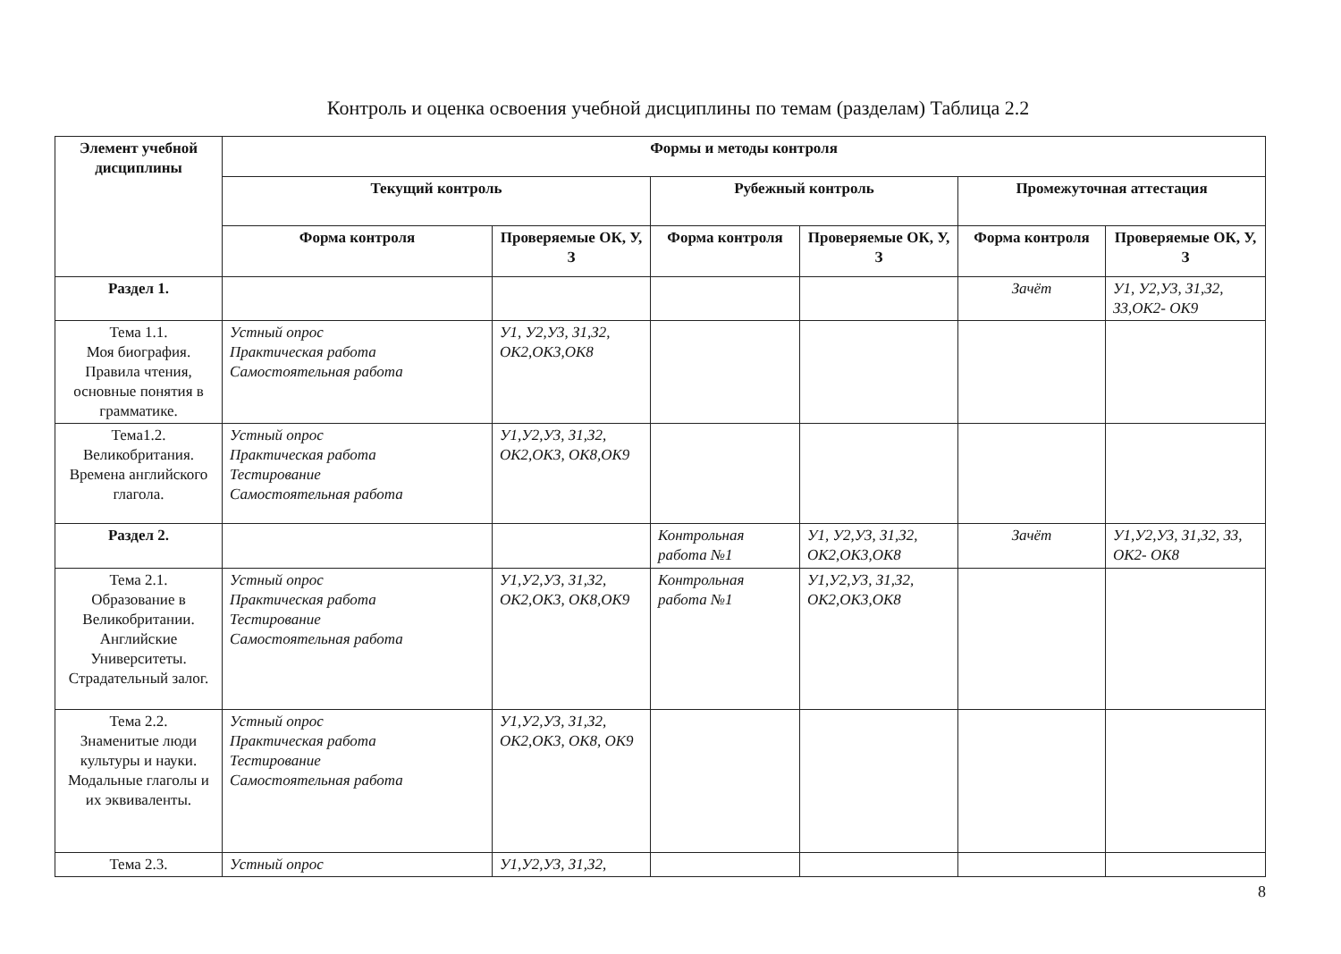Контроль и оценка освоения учебной дисциплины по темам (разделам) Таблица 2.2
| Элемент учебной дисциплины | Формы и методы контроля | | | | | |
| --- | --- | --- | --- | --- | --- | --- |
| | Текущий контроль | | Рубежный контроль | | Промежуточная аттестация | |
| | Форма контроля | Проверяемые ОК, У, З | Форма контроля | Проверяемые ОК, У, З | Форма контроля | Проверяемые ОК, У, З |
| Раздел 1. | | | | | Зачёт | У1, У2,У3, З1,З2, З3,ОК2- ОК9 |
| Тема 1.1. Моя биография. Правила чтения, основные понятия в грамматике. | Устный опрос Практическая работа Самостоятельная работа | У1, У2,У3, З1,З2, ОК2,ОК3,ОК8 | | | | |
| Тема1.2. Великобритания. Времена английского глагола. | Устный опрос Практическая работа Тестирование Самостоятельная работа | У1,У2,У3, З1,З2, ОК2,ОК3, ОК8,ОК9 | | | | |
| Раздел 2. | | | Контрольная работа №1 | У1, У2,У3, З1,З2, ОК2,ОК3,ОК8 | Зачёт | У1,У2,У3, З1,З2, З3, ОК2- ОК8 |
| Тема 2.1. Образование в Великобритании. Английские Университеты. Страдательный залог. | Устный опрос Практическая работа Тестирование Самостоятельная работа | У1,У2,У3, З1,З2, ОК2,ОК3, ОК8,ОК9 | Контрольная работа №1 | У1,У2,У3, З1,З2, ОК2,ОК3,ОК8 | | |
| Тема 2.2. Знаменитые люди культуры и науки. Модальные глаголы и их эквиваленты. | Устный опрос Практическая работа Тестирование Самостоятельная работа | У1,У2,У3, З1,З2, ОК2,ОК3, ОК8, ОК9 | | | | |
| Тема 2.3. | Устный опрос | У1,У2,У3, З1,З2, | | | | |
8